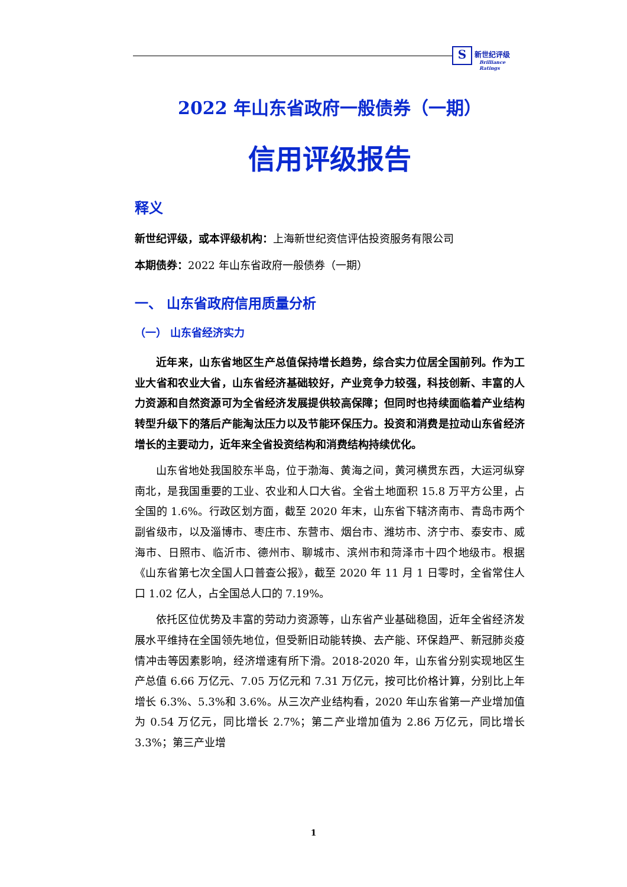S 新世纪评级
Brilliance Ratings
2022 年山东省政府一般债券（一期）
信用评级报告
释义
新世纪评级，或本评级机构：上海新世纪资信评估投资服务有限公司
本期债券：2022 年山东省政府一般债券（一期）
一、 山东省政府信用质量分析
（一） 山东省经济实力
近年来，山东省地区生产总值保持增长趋势，综合实力位居全国前列。作为工业大省和农业大省，山东省经济基础较好，产业竞争力较强，科技创新、丰富的人力资源和自然资源可为全省经济发展提供较高保障；但同时也持续面临着产业结构转型升级下的落后产能淘汰压力以及节能环保压力。投资和消费是拉动山东省经济增长的主要动力，近年来全省投资结构和消费结构持续优化。
山东省地处我国胶东半岛，位于渤海、黄海之间，黄河横贯东西，大运河纵穿南北，是我国重要的工业、农业和人口大省。全省土地面积 15.8 万平方公里，占全国的 1.6%。行政区划方面，截至 2020 年末，山东省下辖济南市、青岛市两个副省级市，以及淄博市、枣庄市、东营市、烟台市、潍坊市、济宁市、泰安市、威海市、日照市、临沂市、德州市、聊城市、滨州市和菏泽市十四个地级市。根据《山东省第七次全国人口普查公报》，截至 2020 年 11 月 1 日零时，全省常住人口 1.02 亿人，占全国总人口的 7.19%。
依托区位优势及丰富的劳动力资源等，山东省产业基础稳固，近年全省经济发展水平维持在全国领先地位，但受新旧动能转换、去产能、环保趋严、新冠肺炎疫情冲击等因素影响，经济增速有所下滑。2018-2020 年，山东省分别实现地区生产总值 6.66 万亿元、7.05 万亿元和 7.31 万亿元，按可比价格计算，分别比上年增长 6.3%、5.3%和 3.6%。从三次产业结构看，2020 年山东省第一产业增加值为 0.54 万亿元，同比增长 2.7%；第二产业增加值为 2.86 万亿元，同比增长 3.3%；第三产业增
1